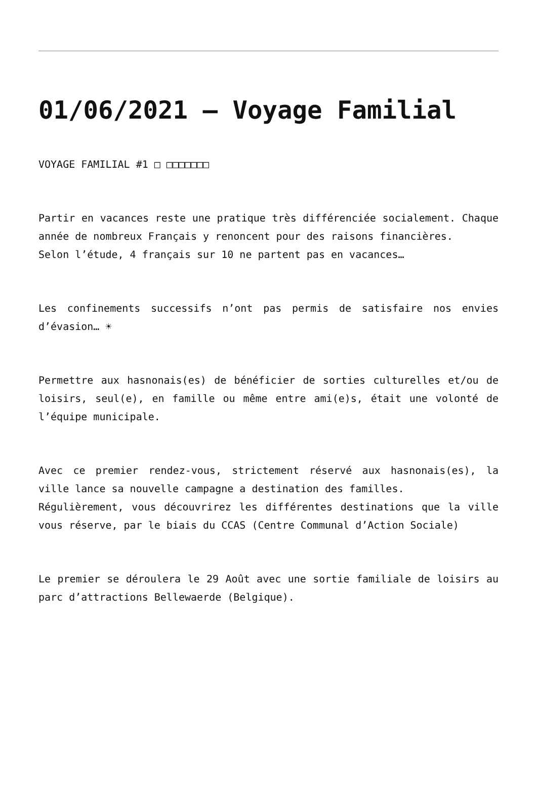01/06/2021 – Voyage Familial
VOYAGE FAMILIAL #1 □ □□□□□□□
Partir en vacances reste une pratique très différenciée socialement. Chaque année de nombreux Français y renoncent pour des raisons financières.
Selon l’étude, 4 français sur 10 ne partent pas en vacances…
Les confinements successifs n’ont pas permis de satisfaire nos envies d’évasion… ☀
Permettre aux hasnonais(es) de bénéficier de sorties culturelles et/ou de loisirs, seul(e), en famille ou même entre ami(e)s, était une volonté de l’équipe municipale.
Avec ce premier rendez-vous, strictement réservé aux hasnonais(es), la ville lance sa nouvelle campagne a destination des familles.
Régulièrement, vous découvrirez les différentes destinations que la ville vous réserve, par le biais du CCAS (Centre Communal d’Action Sociale)
Le premier se déroulera le 29 Août avec une sortie familiale de loisirs au parc d’attractions Bellewaerde (Belgique).